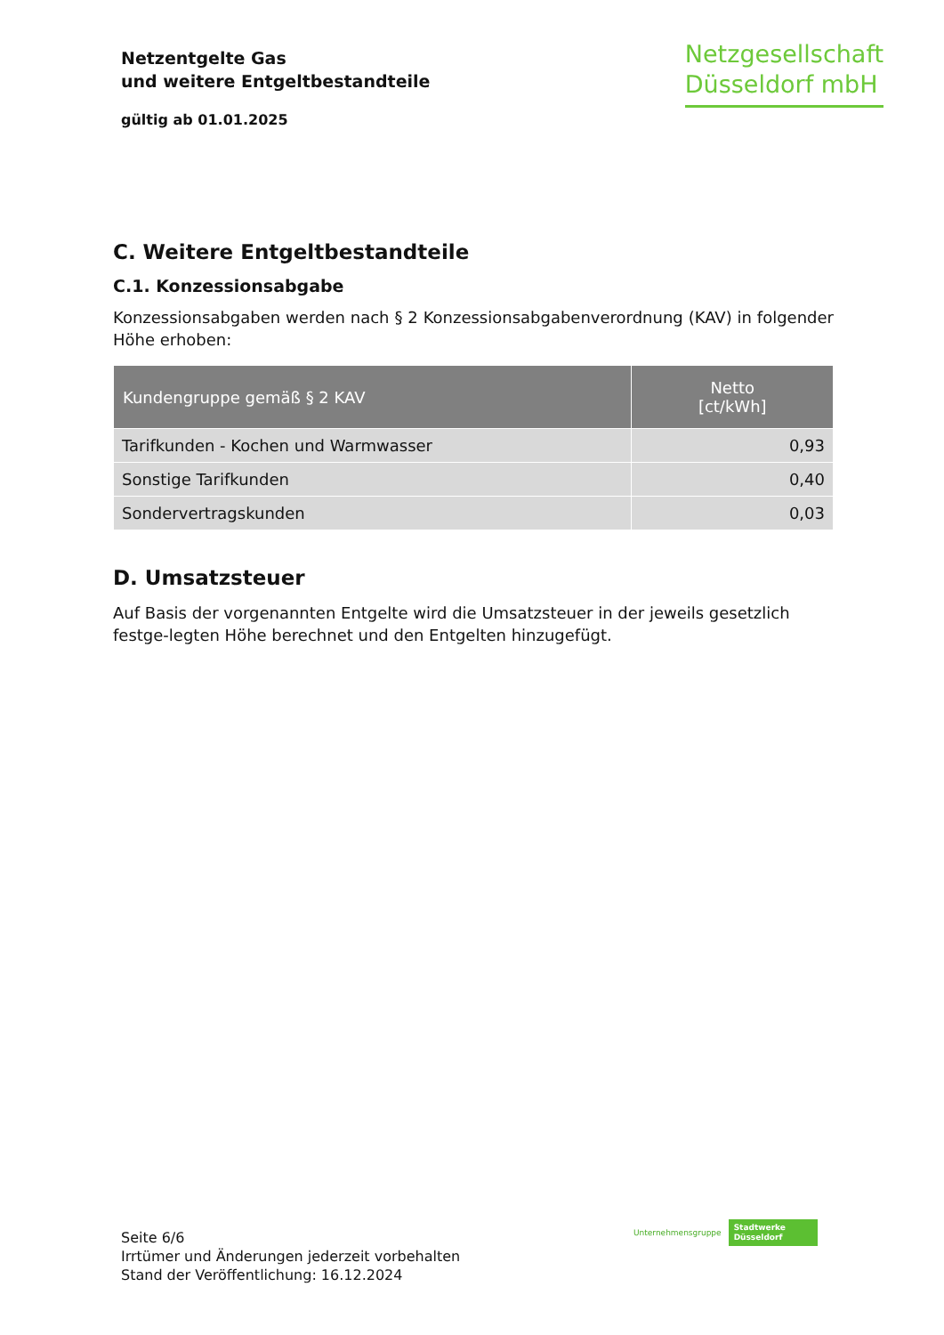Netzentgelte Gas
und weitere Entgeltbestandteile
gültig ab 01.01.2025
Netzgesellschaft
Düsseldorf mbH
C. Weitere Entgeltbestandteile
C.1. Konzessionsabgabe
Konzessionsabgaben werden nach § 2 Konzessionsabgabenverordnung (KAV) in folgender Höhe erhoben:
| Kundengruppe gemäß § 2 KAV | Netto [ct/kWh] |
| --- | --- |
| Tarifkunden - Kochen und Warmwasser | 0,93 |
| Sonstige Tarifkunden | 0,40 |
| Sondervertragskunden | 0,03 |
D. Umsatzsteuer
Auf Basis der vorgenannten Entgelte wird die Umsatzsteuer in der jeweils gesetzlich festge-legten Höhe berechnet und den Entgelten hinzugefügt.
Seite 6/6
Irrtümer und Änderungen jederzeit vorbehalten
Stand der Veröffentlichung: 16.12.2024
Unternehmensgruppe
Stadtwerke
Düsseldorf